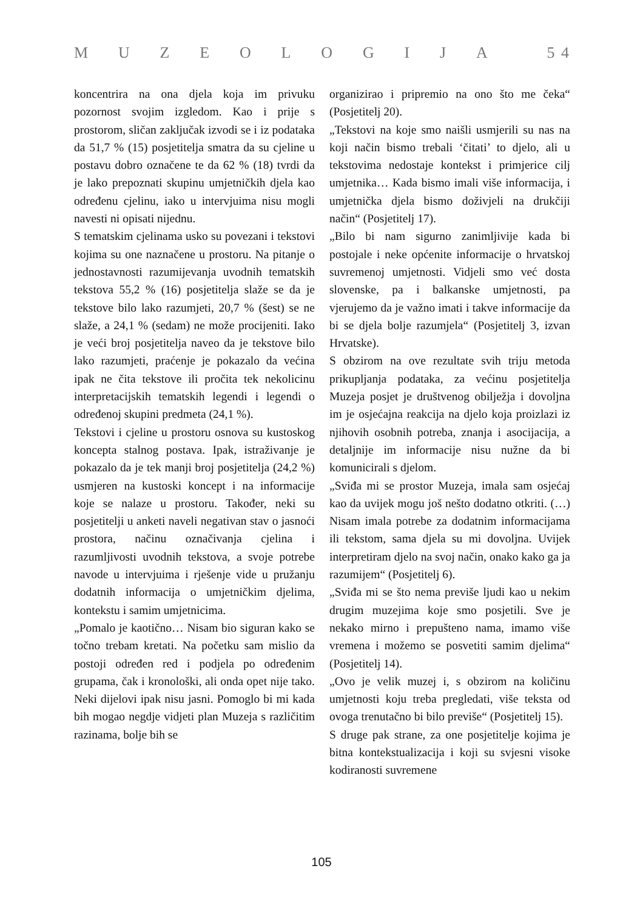MUZEOLOGIJA 5 4
koncentrira na ona djela koja im privuku pozornost svojim izgledom. Kao i prije s prostorom, sličan zaključak izvodi se i iz podataka da 51,7 % (15) posjetitelja smatra da su cjeline u postavu dobro označene te da 62 % (18) tvrdi da je lako prepoznati skupinu umjetničkih djela kao određenu cjelinu, iako u intervjuima nisu mogli navesti ni opisati nijednu.
S tematskim cjelinama usko su povezani i tekstovi kojima su one naznačene u prostoru. Na pitanje o jednostavnosti razumijevanja uvodnih tematskih tekstova 55,2 % (16) posjetitelja slaže se da je tekstove bilo lako razumjeti, 20,7 % (šest) se ne slaže, a 24,1 % (sedam) ne može procijeniti. Iako je veći broj posjetitelja naveo da je tekstove bilo lako razumjeti, praćenje je pokazalo da većina ipak ne čita tekstove ili pročita tek nekolicinu interpretacijskih tematskih legendi i legendi o određenoj skupini predmeta (24,1 %).
Tekstovi i cjeline u prostoru osnova su kustoskog koncepta stalnog postava. Ipak, istraživanje je pokazalo da je tek manji broj posjetitelja (24,2 %) usmjeren na kustoski koncept i na informacije koje se nalaze u prostoru. Također, neki su posjetitelji u anketi naveli negativan stav o jasnoći prostora, načinu označivanja cjelina i razumljivosti uvodnih tekstova, a svoje potrebe navode u intervjuima i rješenje vide u pružanju dodatnih informacija o umjetničkim djelima, kontekstu i samim umjetnicima.
„Pomalo je kaotično… Nisam bio siguran kako se točno trebam kretati. Na početku sam mislio da postoji određen red i podjela po određenim grupama, čak i kronološki, ali onda opet nije tako. Neki dijelovi ipak nisu jasni. Pomoglo bi mi kada bih mogao negdje vidjeti plan Muzeja s različitim razinama, bolje bih se
organizirao i pripremio na ono što me čeka“ (Posjetitelj 20).
„Tekstovi na koje smo naišli usmjerili su nas na koji način bismo trebali ‘čitati’ to djelo, ali u tekstovima nedostaje kontekst i primjerice cilj umjetnika… Kada bismo imali više informacija, i umjetnička djela bismo doživjeli na drukčiji način“ (Posjetitelj 17).
„Bilo bi nam sigurno zanimljivije kada bi postojale i neke općenite informacije o hrvatskoj suvremenoj umjetnosti. Vidjeli smo već dosta slovenske, pa i balkanske umjetnosti, pa vjerujemo da je važno imati i takve informacije da bi se djela bolje razumjela“ (Posjetitelj 3, izvan Hrvatske).
S obzirom na ove rezultate svih triju metoda prikupljanja podataka, za većinu posjetitelja Muzeja posjet je društvenog obilježja i dovoljna im je osjećajna reakcija na djelo koja proizlazi iz njihovih osobnih potreba, znanja i asocijacija, a detaljnije im informacije nisu nužne da bi komunicirali s djelom.
„Sviđa mi se prostor Muzeja, imala sam osjećaj kao da uvijek mogu još nešto dodatno otkriti. (…) Nisam imala potrebe za dodatnim informacijama ili tekstom, sama djela su mi dovoljna. Uvijek interpretiram djelo na svoj način, onako kako ga ja razumijem“ (Posjetitelj 6).
„Sviđa mi se što nema previše ljudi kao u nekim drugim muzejima koje smo posjetili. Sve je nekako mirno i prepušteno nama, imamo više vremena i možemo se posvetiti samim djelima“ (Posjetitelj 14).
„Ovo je velik muzej i, s obzirom na količinu umjetnosti koju treba pregledati, više teksta od ovoga trenutačno bi bilo previše“ (Posjetitelj 15).
S druge pak strane, za one posjetitelje kojima je bitna kontekstualizacija i koji su svjesni visoke kodiranosti suvremene
105